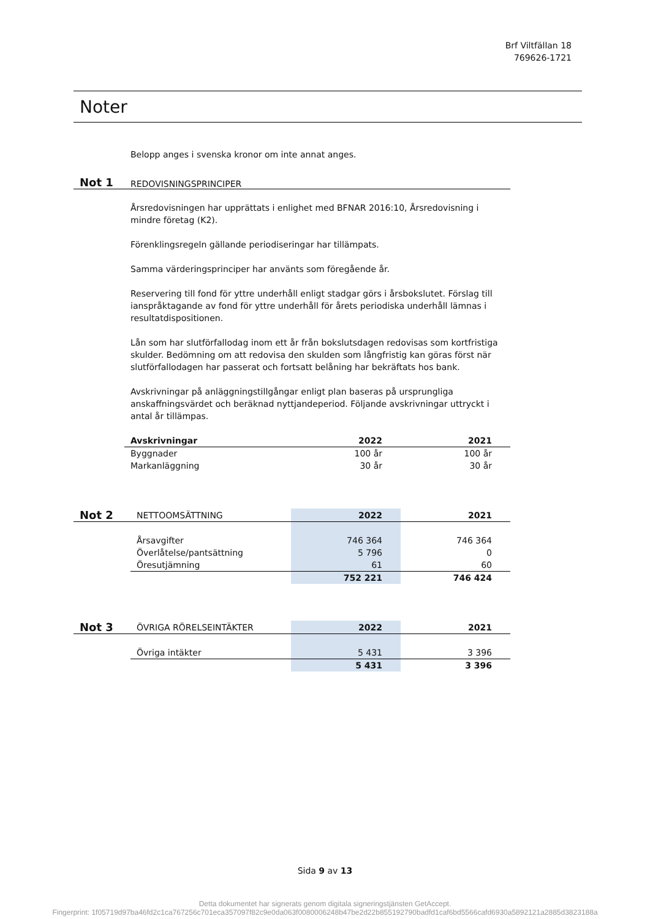Brf Viltfällan 18
769626-1721
Noter
Belopp anges i svenska kronor om inte annat anges.
Not 1 REDOVISNINGSPRINCIPER
Årsredovisningen har upprättats i enlighet med BFNAR 2016:10, Årsredovisning i mindre företag (K2).
Förenklingsregeln gällande periodiseringar har tillämpats.
Samma värderingsprinciper har använts som föregående år.
Reservering till fond för yttre underhåll enligt stadgar görs i årsbokslutet. Förslag till ianspråktagande av fond för yttre underhåll för årets periodiska underhåll lämnas i resultatdispositionen.
Lån som har slutförfallodag inom ett år från bokslutsdagen redovisas som kortfristiga skulder. Bedömning om att redovisa den skulden som långfristig kan göras först när slutförfallodagen har passerat och fortsatt belåning har bekräftats hos bank.
Avskrivningar på anläggningstillgångar enligt plan baseras på ursprungliga anskaffningsvärdet och beräknad nyttjandeperiod. Följande avskrivningar uttryckt i antal år tillämpas.
| Avskrivningar | 2022 | 2021 |
| --- | --- | --- |
| Byggnader | 100 år | 100 år |
| Markanläggning | 30 år | 30 år |
| Not 2 | NETTOOMSÄTTNING | 2022 | 2021 |
| | Årsavgifter | 746 364 | 746 364 |
| | Överlåtelse/pantsättning | 5 796 | 0 |
| | Öresutjämning | 61 | 60 |
| | | 752 221 | 746 424 |
| Not 3 | ÖVRIGA RÖRELSEINTÄKTER | 2022 | 2021 |
| | Övriga intäkter | 5 431 | 3 396 |
| | | 5 431 | 3 396 |
Sida 9 av 13
Detta dokumentet har signerats genom digitala signeringstjänsten GetAccept.
Fingerprint: 1f05719d97ba46fd2c1ca767256c701eca357097f82c9e0da063f0080006248b47be2d22b855192790badfd1caf6bd5566cafd6930a5892121a2885d3823188a